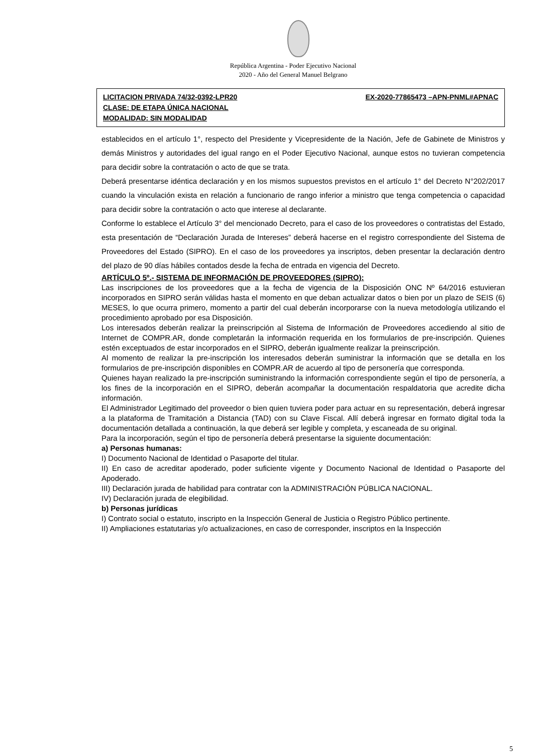República Argentina - Poder Ejecutivo Nacional
2020 - Año del General Manuel Belgrano
LICITACION PRIVADA 74/32-0392-LPR20 EX-2020-77865473 –APN-PNML#APNAC
CLASE: DE ETAPA ÚNICA NACIONAL
MODALIDAD: SIN MODALIDAD
establecidos en el artículo 1°, respecto del Presidente y Vicepresidente de la Nación, Jefe de Gabinete de Ministros y demás Ministros y autoridades del igual rango en el Poder Ejecutivo Nacional, aunque estos no tuvieran competencia para decidir sobre la contratación o acto de que se trata.
Deberá presentarse idéntica declaración y en los mismos supuestos previstos en el artículo 1° del Decreto N°202/2017 cuando la vinculación exista en relación a funcionario de rango inferior a ministro que tenga competencia o capacidad para decidir sobre la contratación o acto que interese al declarante.
Conforme lo establece el Artículo 3° del mencionado Decreto, para el caso de los proveedores o contratistas del Estado, esta presentación de “Declaración Jurada de Intereses” deberá hacerse en el registro correspondiente del Sistema de Proveedores del Estado (SIPRO). En el caso de los proveedores ya inscriptos, deben presentar la declaración dentro del plazo de 90 días hábiles contados desde la fecha de entrada en vigencia del Decreto.
ARTÍCULO 5º.- SISTEMA DE INFORMACIÓN DE PROVEEDORES (SIPRO):
Las inscripciones de los proveedores que a la fecha de vigencia de la Disposición ONC Nº 64/2016 estuvieran incorporados en SIPRO serán válidas hasta el momento en que deban actualizar datos o bien por un plazo de SEIS (6) MESES, lo que ocurra primero, momento a partir del cual deberán incorporarse con la nueva metodología utilizando el procedimiento aprobado por esa Disposición.
Los interesados deberán realizar la preinscripción al Sistema de Información de Proveedores accediendo al sitio de Internet de COMPR.AR, donde completarán la información requerida en los formularios de pre-inscripción. Quienes estén exceptuados de estar incorporados en el SIPRO, deberán igualmente realizar la preinscripción.
Al momento de realizar la pre-inscripción los interesados deberán suministrar la información que se detalla en los formularios de pre-inscripción disponibles en COMPR.AR de acuerdo al tipo de personería que corresponda.
Quienes hayan realizado la pre-inscripción suministrando la información correspondiente según el tipo de personería, a los fines de la incorporación en el SIPRO, deberán acompañar la documentación respaldatoria que acredite dicha información.
El Administrador Legitimado del proveedor o bien quien tuviera poder para actuar en su representación, deberá ingresar a la plataforma de Tramitación a Distancia (TAD) con su Clave Fiscal. Allí deberá ingresar en formato digital toda la documentación detallada a continuación, la que deberá ser legible y completa, y escaneada de su original.
Para la incorporación, según el tipo de personería deberá presentarse la siguiente documentación:
a) Personas humanas:
I) Documento Nacional de Identidad o Pasaporte del titular.
II) En caso de acreditar apoderado, poder suficiente vigente y Documento Nacional de Identidad o Pasaporte del Apoderado.
III) Declaración jurada de habilidad para contratar con la ADMINISTRACIÓN PÚBLICA NACIONAL.
IV) Declaración jurada de elegibilidad.
b) Personas jurídicas
I) Contrato social o estatuto, inscripto en la Inspección General de Justicia o Registro Público pertinente.
II) Ampliaciones estatutarias y/o actualizaciones, en caso de corresponder, inscriptos en la Inspección
5